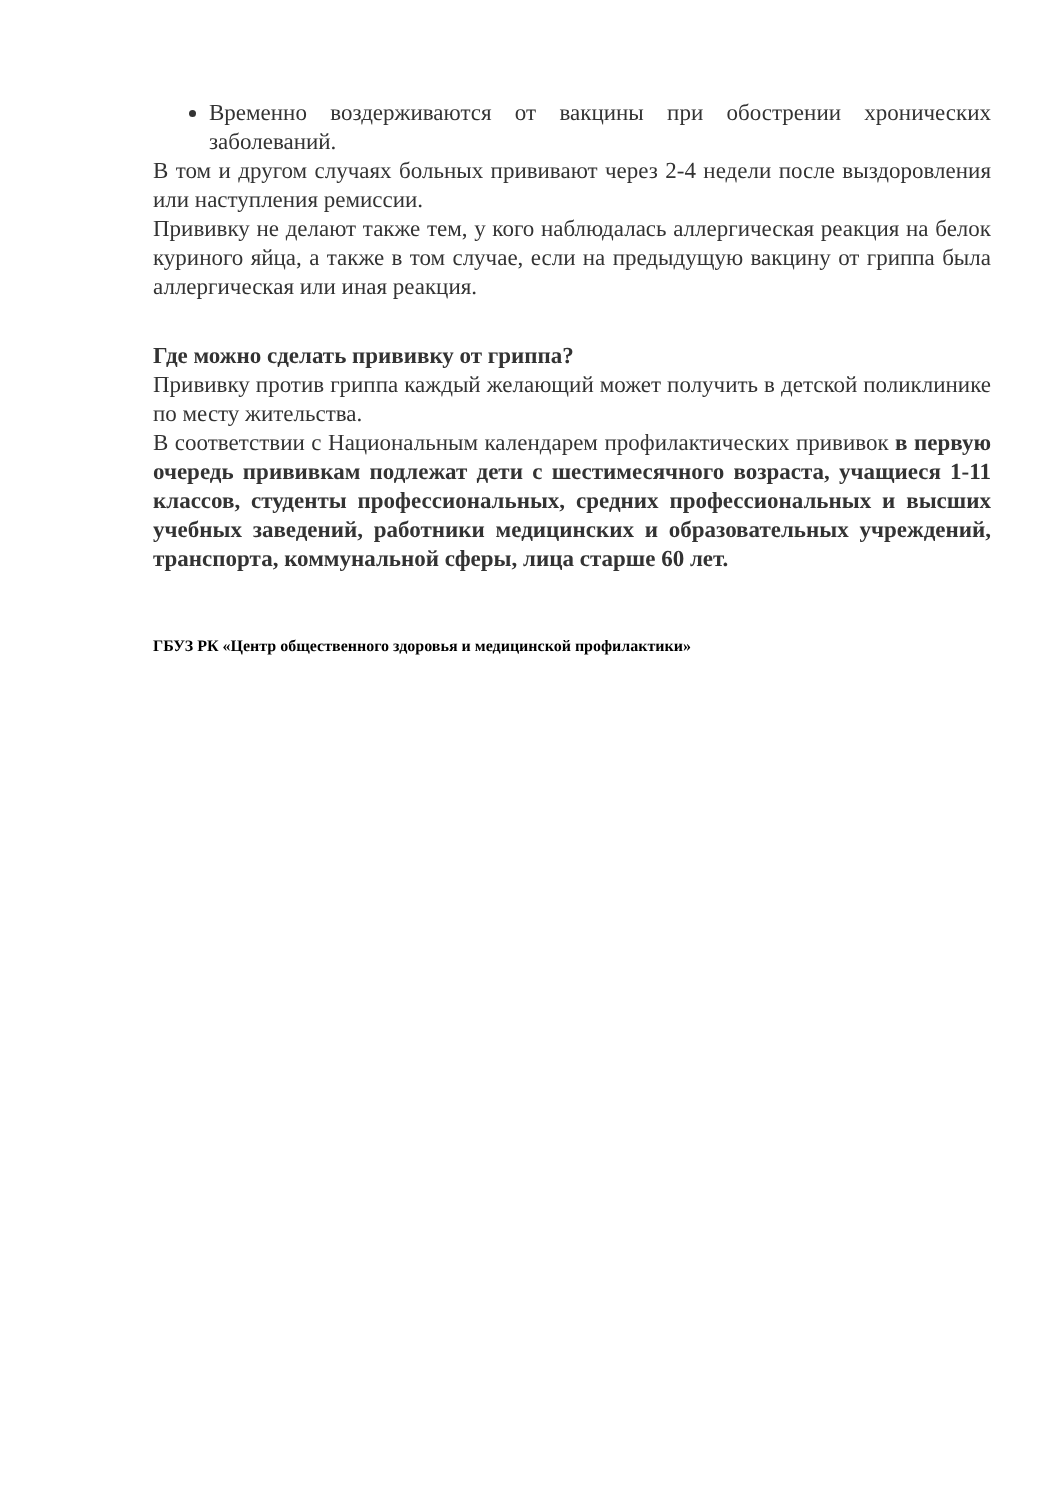Временно воздерживаются от вакцины при обострении хронических заболеваний.
В том и другом случаях больных прививают через 2-4 недели после выздоровления или наступления ремиссии.
Прививку не делают также тем, у кого наблюдалась аллергическая реакция на белок куриного яйца, а также в том случае, если на предыдущую вакцину от гриппа была аллергическая или иная реакция.
Где можно сделать прививку от гриппа?
Прививку против гриппа каждый желающий может получить в детской поликлинике по месту жительства.
В соответствии с Национальным календарем профилактических прививок в первую очередь прививкам подлежат дети с шестимесячного возраста, учащиеся 1-11 классов, студенты профессиональных, средних профессиональных и высших учебных заведений, работники медицинских и образовательных учреждений, транспорта, коммунальной сферы, лица старше 60 лет.
ГБУЗ РК «Центр общественного здоровья и медицинской профилактики»